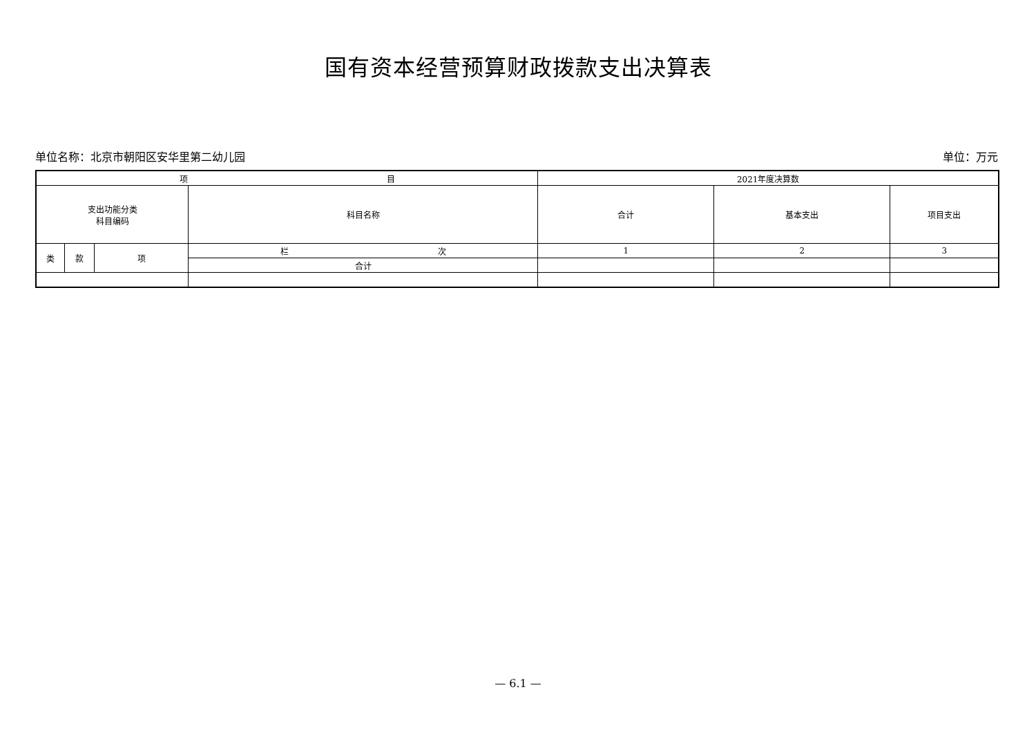国有资本经营预算财政拨款支出决算表
单位名称：北京市朝阳区安华里第二幼儿园 单位：万元
| 项 目 | | | | 2021年度决算数 | | |
| --- | --- | --- | --- | --- | --- | --- |
| 支出功能分类 科目编码 | | | 科目名称 | 合计 | 基本支出 | 项目支出 |
| 类 | 款 | 项 | 栏 次 | 1 | 2 | 3 |
| | | | 合计 | | | |
— 6.1 —